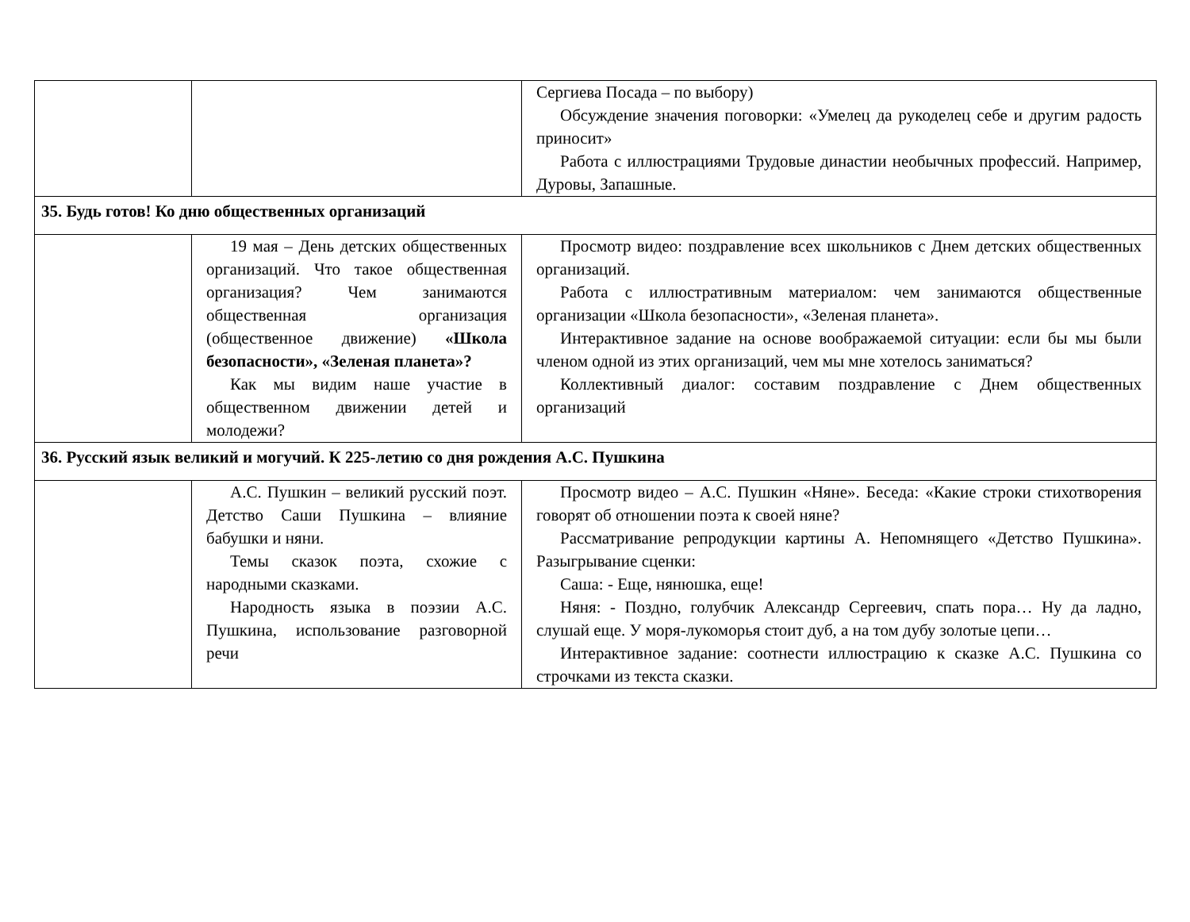| | | Сергиева Посада – по выбору) Обсуждение значения поговорки: «Умелец да рукоделец себе и другим радость приносит» Работа с иллюстрациями Трудовые династии необычных профессий. Например, Дуровы, Запашные. |
| 35. Будь готов! Ко дню общественных организаций | | |
| | 19 мая – День детских общественных организаций. Что такое общественная организация? Чем занимаются общественная организация (общественное движение) «Школа безопасности», «Зеленая планета»? Как мы видим наше участие в общественном движении детей и молодежи? | Просмотр видео: поздравление всех школьников с Днем детских общественных организаций. Работа с иллюстративным материалом: чем занимаются общественные организации «Школа безопасности», «Зеленая планета». Интерактивное задание на основе воображаемой ситуации: если бы мы были членом одной из этих организаций, чем мы мне хотелось заниматься? Коллективный диалог: составим поздравление с Днем общественных организаций |
| 36. Русский язык великий и могучий. К 225-летию со дня рождения А.С. Пушкина | | |
| | А.С. Пушкин – великий русский поэт. Детство Саши Пушкина – влияние бабушки и няни. Темы сказок поэта, схожие с народными сказками. Народность языка в поэзии А.С. Пушкина, использование разговорной речи | Просмотр видео – А.С. Пушкин «Няне». Беседа: «Какие строки стихотворения говорят об отношении поэта к своей няне? Рассматривание репродукции картины А. Непомнящего «Детство Пушкина». Разыгрывание сценки: Саша: - Еще, нянюшка, еще! Няня: - Поздно, голубчик Александр Сергеевич, спать пора… Ну да ладно, слушай еще. У моря-лукоморья стоит дуб, а на том дубу золотые цепи… Интерактивное задание: соотнести иллюстрацию к сказке А.С. Пушкина со строчками из текста сказки. |